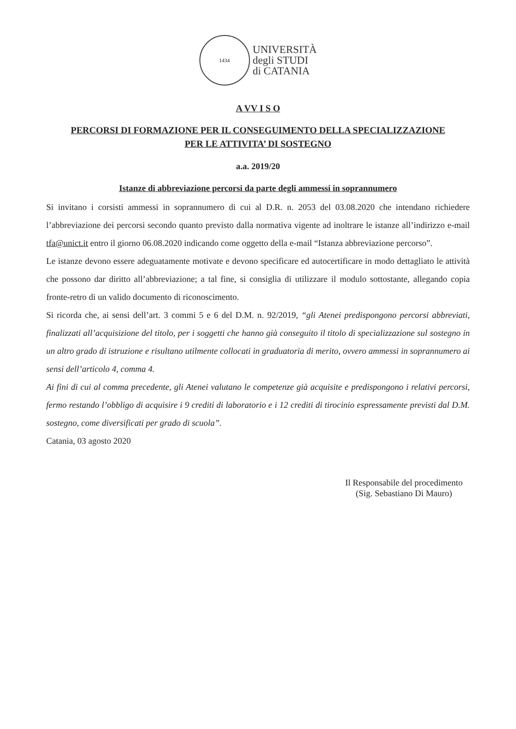1434
UNIVERSITÀ
degli STUDI
di CATANIA
A VV I S O
PERCORSI DI FORMAZIONE PER IL CONSEGUIMENTO DELLA SPECIALIZZAZIONE
PER LE ATTIVITA’ DI SOSTEGNO
a.a. 2019/20
Istanze di abbreviazione percorsi da parte degli ammessi in soprannumero
Si invitano i corsisti ammessi in soprannumero di cui al D.R. n. 2053 del 03.08.2020 che intendano richiedere l’abbreviazione dei percorsi secondo quanto previsto dalla normativa vigente ad inoltrare le istanze all’indirizzo e-mail tfa@unict.it entro il giorno 06.08.2020 indicando come oggetto della e-mail “Istanza abbreviazione percorso”.
Le istanze devono essere adeguatamente motivate e devono specificare ed autocertificare in modo dettagliato le attività che possono dar diritto all’abbreviazione; a tal fine, si consiglia di utilizzare il modulo sottostante, allegando copia fronte-retro di un valido documento di riconoscimento.
Si ricorda che, ai sensi dell’art. 3 commi 5 e 6 del D.M. n. 92/2019, “gli Atenei predispongono percorsi abbreviati, finalizzati all’acquisizione del titolo, per i soggetti che hanno già conseguito il titolo di specializzazione sul sostegno in un altro grado di istruzione e risultano utilmente collocati in graduatoria di merito, ovvero ammessi in soprannumero ai sensi dell’articolo 4, comma 4.
Ai fini di cui al comma precedente, gli Atenei valutano le competenze già acquisite e predispongono i relativi percorsi, fermo restando l’obbligo di acquisire i 9 crediti di laboratorio e i 12 crediti di tirocinio espressamente previsti dal D.M. sostegno, come diversificati per grado di scuola”.
Catania, 03 agosto 2020
Il Responsabile del procedimento
(Sig. Sebastiano Di Mauro)